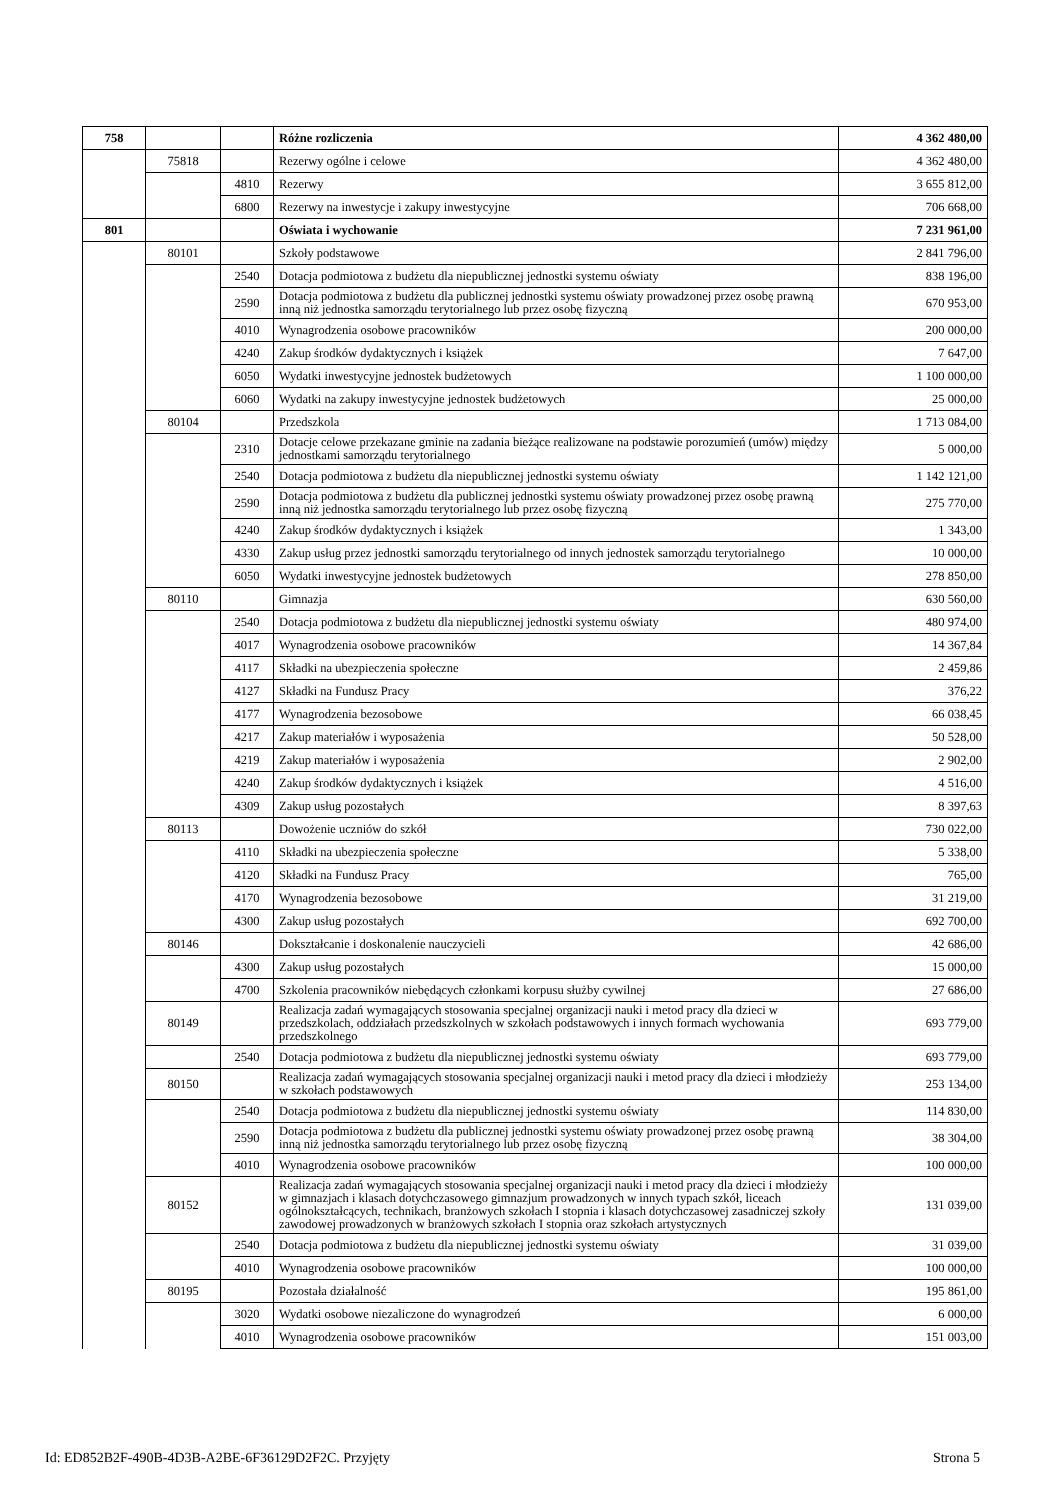| 758 | | | Różne rozliczenia | 4 362 480,00 |
| | 75818 | | Rezerwy ogólne i celowe | 4 362 480,00 |
| | | 4810 | Rezerwy | 3 655 812,00 |
| | | 6800 | Rezerwy na inwestycje i zakupy inwestycyjne | 706 668,00 |
| 801 | | | Oświata i wychowanie | 7 231 961,00 |
| | 80101 | | Szkoły podstawowe | 2 841 796,00 |
| | | 2540 | Dotacja podmiotowa z budżetu dla niepublicznej jednostki systemu oświaty | 838 196,00 |
| | | 2590 | Dotacja podmiotowa z budżetu dla publicznej jednostki systemu oświaty prowadzonej przez osobę prawną inną niż jednostka samorządu terytorialnego lub przez osobę fizyczną | 670 953,00 |
| | | 4010 | Wynagrodzenia osobowe pracowników | 200 000,00 |
| | | 4240 | Zakup środków dydaktycznych i książek | 7 647,00 |
| | | 6050 | Wydatki inwestycyjne jednostek budżetowych | 1 100 000,00 |
| | | 6060 | Wydatki na zakupy inwestycyjne jednostek budżetowych | 25 000,00 |
| | 80104 | | Przedszkola | 1 713 084,00 |
| | | 2310 | Dotacje celowe przekazane gminie na zadania bieżące realizowane na podstawie porozumień (umów) między jednostkami samorządu terytorialnego | 5 000,00 |
| | | 2540 | Dotacja podmiotowa z budżetu dla niepublicznej jednostki systemu oświaty | 1 142 121,00 |
| | | 2590 | Dotacja podmiotowa z budżetu dla publicznej jednostki systemu oświaty prowadzonej przez osobę prawną inną niż jednostka samorządu terytorialnego lub przez osobę fizyczną | 275 770,00 |
| | | 4240 | Zakup środków dydaktycznych i książek | 1 343,00 |
| | | 4330 | Zakup usług przez jednostki samorządu terytorialnego od innych jednostek samorządu terytorialnego | 10 000,00 |
| | | 6050 | Wydatki inwestycyjne jednostek budżetowych | 278 850,00 |
| | 80110 | | Gimnazja | 630 560,00 |
| | | 2540 | Dotacja podmiotowa z budżetu dla niepublicznej jednostki systemu oświaty | 480 974,00 |
| | | 4017 | Wynagrodzenia osobowe pracowników | 14 367,84 |
| | | 4117 | Składki na ubezpieczenia społeczne | 2 459,86 |
| | | 4127 | Składki na Fundusz Pracy | 376,22 |
| | | 4177 | Wynagrodzenia bezosobowe | 66 038,45 |
| | | 4217 | Zakup materiałów i wyposażenia | 50 528,00 |
| | | 4219 | Zakup materiałów i wyposażenia | 2 902,00 |
| | | 4240 | Zakup środków dydaktycznych i książek | 4 516,00 |
| | | 4309 | Zakup usług pozostałych | 8 397,63 |
| | 80113 | | Dowożenie uczniów do szkół | 730 022,00 |
| | | 4110 | Składki na ubezpieczenia społeczne | 5 338,00 |
| | | 4120 | Składki na Fundusz Pracy | 765,00 |
| | | 4170 | Wynagrodzenia bezosobowe | 31 219,00 |
| | | 4300 | Zakup usług pozostałych | 692 700,00 |
| | 80146 | | Dokształcanie i doskonalenie nauczycieli | 42 686,00 |
| | | 4300 | Zakup usług pozostałych | 15 000,00 |
| | | 4700 | Szkolenia pracowników niebędących członkami korpusu służby cywilnej | 27 686,00 |
| | 80149 | | Realizacja zadań wymagających stosowania specjalnej organizacji nauki i metod pracy dla dzieci w przedszkolach, oddziałach przedszkolnych w szkołach podstawowych i innych formach wychowania przedszkolnego | 693 779,00 |
| | | 2540 | Dotacja podmiotowa z budżetu dla niepublicznej jednostki systemu oświaty | 693 779,00 |
| | 80150 | | Realizacja zadań wymagających stosowania specjalnej organizacji nauki i metod pracy dla dzieci i młodzieży w szkołach podstawowych | 253 134,00 |
| | | 2540 | Dotacja podmiotowa z budżetu dla niepublicznej jednostki systemu oświaty | 114 830,00 |
| | | 2590 | Dotacja podmiotowa z budżetu dla publicznej jednostki systemu oświaty prowadzonej przez osobę prawną inną niż jednostka samorządu terytorialnego lub przez osobę fizyczną | 38 304,00 |
| | | 4010 | Wynagrodzenia osobowe pracowników | 100 000,00 |
| | 80152 | | Realizacja zadań wymagających stosowania specjalnej organizacji nauki i metod pracy dla dzieci i młodzieży w gimnazjach i klasach dotychczasowego gimnazjum prowadzonych w innych typach szkół, liceach ogólnokształcących, technikach, branżowych szkołach I stopnia i klasach dotychczasowej zasadniczej szkoły zawodowej prowadzonych w branżowych szkołach I stopnia oraz szkołach artystycznych | 131 039,00 |
| | | 2540 | Dotacja podmiotowa z budżetu dla niepublicznej jednostki systemu oświaty | 31 039,00 |
| | | 4010 | Wynagrodzenia osobowe pracowników | 100 000,00 |
| | 80195 | | Pozostała działalność | 195 861,00 |
| | | 3020 | Wydatki osobowe niezaliczone do wynagrodzeń | 6 000,00 |
| | | 4010 | Wynagrodzenia osobowe pracowników | 151 003,00 |
Id: ED852B2F-490B-4D3B-A2BE-6F36129D2F2C. Przyjęty Strona 5